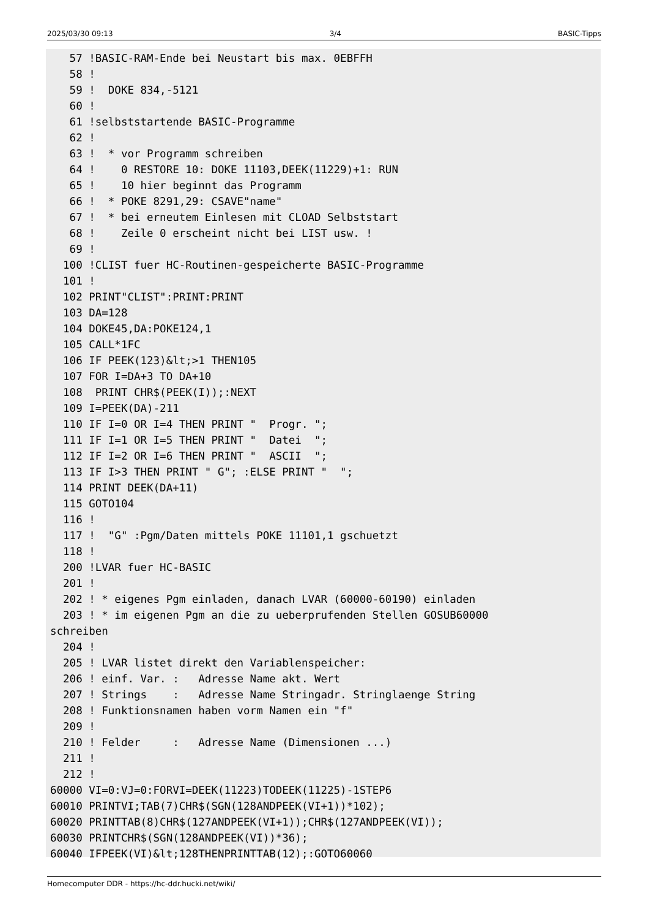2025/03/30 09:13 3/4 BASIC-Tipps
   57 !BASIC-RAM-Ende bei Neustart bis max. 0EBFFH
   58 !
   59 !  DOKE 834,-5121
   60 !
   61 !selbststartende BASIC-Programme
   62 !
   63 !  * vor Programm schreiben
   64 !    0 RESTORE 10: DOKE 11103,DEEK(11229)+1: RUN
   65 !    10 hier beginnt das Programm
   66 !  * POKE 8291,29: CSAVE"name"
   67 !  * bei erneutem Einlesen mit CLOAD Selbststart
   68 !    Zeile 0 erscheint nicht bei LIST usw. !
   69 !
  100 !CLIST fuer HC-Routinen-gespeicherte BASIC-Programme
  101 !
  102 PRINT"CLIST":PRINT:PRINT
  103 DA=128
  104 DOKE45,DA:POKE124,1
  105 CALL*1FC
  106 IF PEEK(123)&lt;>1 THEN105
  107 FOR I=DA+3 TO DA+10
  108  PRINT CHR$(PEEK(I));:NEXT
  109 I=PEEK(DA)-211
  110 IF I=0 OR I=4 THEN PRINT "  Progr. ";
  111 IF I=1 OR I=5 THEN PRINT "  Datei  ";
  112 IF I=2 OR I=6 THEN PRINT "  ASCII  ";
  113 IF I>3 THEN PRINT " G"; :ELSE PRINT "  ";
  114 PRINT DEEK(DA+11)
  115 GOTO104
  116 !
  117 !  "G" :Pgm/Daten mittels POKE 11101,1 gschuetzt
  118 !
  200 !LVAR fuer HC-BASIC
  201 !
  202 ! * eigenes Pgm einladen, danach LVAR (60000-60190) einladen
  203 ! * im eigenen Pgm an die zu ueberprufenden Stellen GOSUB60000
schreiben
  204 !
  205 ! LVAR listet direkt den Variablenspeicher:
  206 ! einf. Var. :   Adresse Name akt. Wert
  207 ! Strings    :   Adresse Name Stringadr. Stringlaenge String
  208 ! Funktionsnamen haben vorm Namen ein "f"
  209 !
  210 ! Felder     :   Adresse Name (Dimensionen ...)
  211 !
  212 !
60000 VI=0:VJ=0:FORVI=DEEK(11223)TODEEK(11225)-1STEP6
60010 PRINTVI;TAB(7)CHR$(SGN(128ANDPEEK(VI+1))*102);
60020 PRINTTAB(8)CHR$(127ANDPEEK(VI+1));CHR$(127ANDPEEK(VI));
60030 PRINTCHR$(SGN(128ANDPEEK(VI))*36);
60040 IFPEEK(VI)&lt;128THENPRINTTAB(12);:GOTO60060
Homecomputer DDR - https://hc-ddr.hucki.net/wiki/